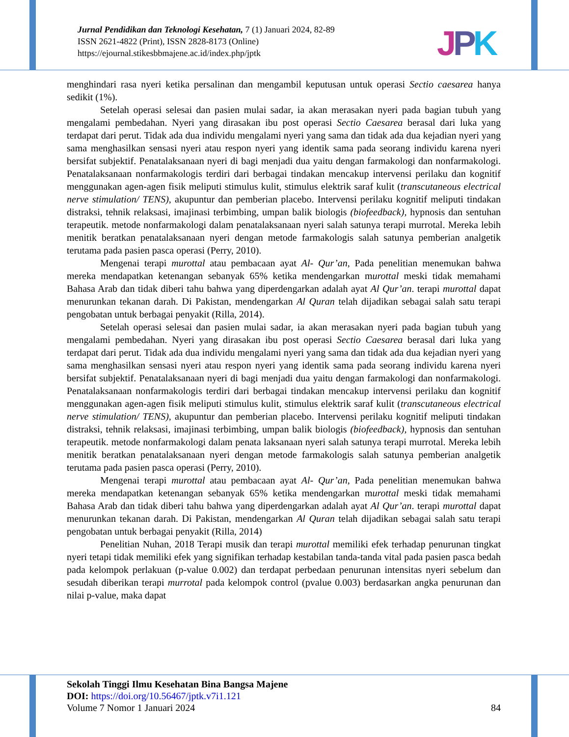Jurnal Pendidikan dan Teknologi Kesehatan, 7 (1) Januari 2024, 82-89
ISSN 2621-4822 (Print), ISSN 2828-8173 (Online)
https://ejournal.stikesbbmajene.ac.id/index.php/jptk
JPK
menghindari rasa nyeri ketika persalinan dan mengambil keputusan untuk operasi Sectio caesarea hanya sedikit (1%).
Setelah operasi selesai dan pasien mulai sadar, ia akan merasakan nyeri pada bagian tubuh yang mengalami pembedahan. Nyeri yang dirasakan ibu post operasi Sectio Caesarea berasal dari luka yang terdapat dari perut. Tidak ada dua individu mengalami nyeri yang sama dan tidak ada dua kejadian nyeri yang sama menghasilkan sensasi nyeri atau respon nyeri yang identik sama pada seorang individu karena nyeri bersifat subjektif. Penatalaksanaan nyeri di bagi menjadi dua yaitu dengan farmakologi dan nonfarmakologi. Penatalaksanaan nonfarmakologis terdiri dari berbagai tindakan mencakup intervensi perilaku dan kognitif menggunakan agen-agen fisik meliputi stimulus kulit, stimulus elektrik saraf kulit (transcutaneous electrical nerve stimulation/ TENS), akupuntur dan pemberian placebo. Intervensi perilaku kognitif meliputi tindakan distraksi, tehnik relaksasi, imajinasi terbimbing, umpan balik biologis (biofeedback), hypnosis dan sentuhan terapeutik. metode nonfarmakologi dalam penatalaksanaan nyeri salah satunya terapi murrotal. Mereka lebih menitik beratkan penatalaksanaan nyeri dengan metode farmakologis salah satunya pemberian analgetik terutama pada pasien pasca operasi (Perry, 2010).
Mengenai terapi murottal atau pembacaan ayat Al- Qur’an, Pada penelitian menemukan bahwa mereka mendapatkan ketenangan sebanyak 65% ketika mendengarkan murottal meski tidak memahami Bahasa Arab dan tidak diberi tahu bahwa yang diperdengarkan adalah ayat Al Qur’an. terapi murottal dapat menurunkan tekanan darah. Di Pakistan, mendengarkan Al Quran telah dijadikan sebagai salah satu terapi pengobatan untuk berbagai penyakit (Rilla, 2014).
Setelah operasi selesai dan pasien mulai sadar, ia akan merasakan nyeri pada bagian tubuh yang mengalami pembedahan. Nyeri yang dirasakan ibu post operasi Sectio Caesarea berasal dari luka yang terdapat dari perut. Tidak ada dua individu mengalami nyeri yang sama dan tidak ada dua kejadian nyeri yang sama menghasilkan sensasi nyeri atau respon nyeri yang identik sama pada seorang individu karena nyeri bersifat subjektif. Penatalaksanaan nyeri di bagi menjadi dua yaitu dengan farmakologi dan nonfarmakologi. Penatalaksanaan nonfarmakologis terdiri dari berbagai tindakan mencakup intervensi perilaku dan kognitif menggunakan agen-agen fisik meliputi stimulus kulit, stimulus elektrik saraf kulit (transcutaneous electrical nerve stimulation/ TENS), akupuntur dan pemberian placebo. Intervensi perilaku kognitif meliputi tindakan distraksi, tehnik relaksasi, imajinasi terbimbing, umpan balik biologis (biofeedback), hypnosis dan sentuhan terapeutik. metode nonfarmakologi dalam penata laksanaan nyeri salah satunya terapi murrotal. Mereka lebih menitik beratkan penatalaksanaan nyeri dengan metode farmakologis salah satunya pemberian analgetik terutama pada pasien pasca operasi (Perry, 2010).
Mengenai terapi murottal atau pembacaan ayat Al- Qur’an, Pada penelitian menemukan bahwa mereka mendapatkan ketenangan sebanyak 65% ketika mendengarkan murottal meski tidak memahami Bahasa Arab dan tidak diberi tahu bahwa yang diperdengarkan adalah ayat Al Qur’an. terapi murottal dapat menurunkan tekanan darah. Di Pakistan, mendengarkan Al Quran telah dijadikan sebagai salah satu terapi pengobatan untuk berbagai penyakit (Rilla, 2014)
Penelitian Nuhan, 2018 Terapi musik dan terapi murottal memiliki efek terhadap penurunan tingkat nyeri tetapi tidak memiliki efek yang signifikan terhadap kestabilan tanda-tanda vital pada pasien pasca bedah pada kelompok perlakuan (p-value 0.002) dan terdapat perbedaan penurunan intensitas nyeri sebelum dan sesudah diberikan terapi murrotal pada kelompok control (pvalue 0.003) berdasarkan angka penurunan dan nilai p-value, maka dapat
Sekolah Tinggi Ilmu Kesehatan Bina Bangsa Majene
DOI: https://doi.org/10.56467/jptk.v7i1.121
Volume 7 Nomor 1 Januari 2024 84